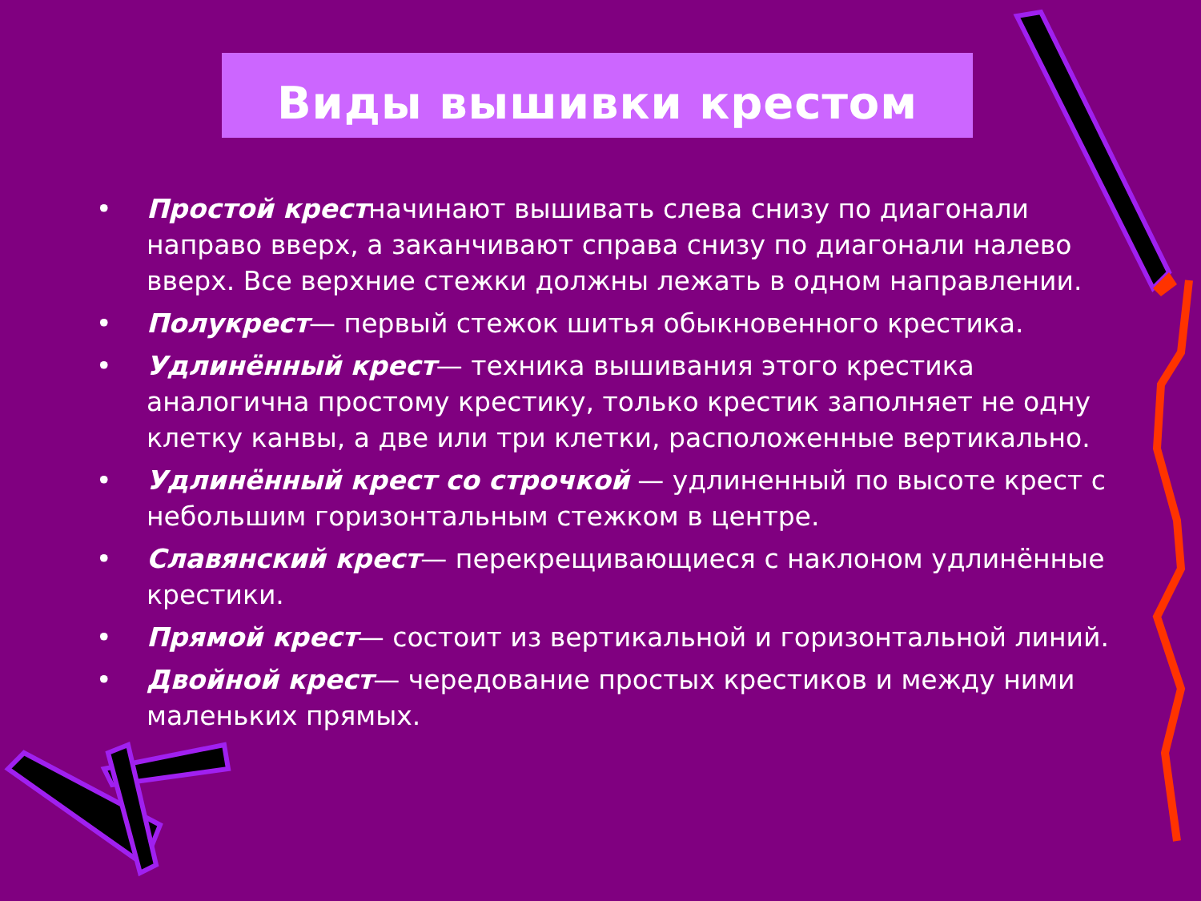Виды вышивки крестом
• Простой крестначинают вышивать слева снизу по диагонали направо вверх, а заканчивают справа снизу по диагонали налево вверх. Все верхние стежки должны лежать в одном направлении.
• Полукрест— первый стежок шитья обыкновенного крестика.
• Удлинённый крест— техника вышивания этого крестика аналогична простому крестику, только крестик заполняет не одну клетку канвы, а две или три клетки, расположенные вертикально.
• Удлинённый крест со строчкой — удлиненный по высоте крест с небольшим горизонтальным стежком в центре.
• Славянский крест— перекрещивающиеся с наклоном удлинённые крестики.
• Прямой крест— состоит из вертикальной и горизонтальной линий.
• Двойной крест— чередование простых крестиков и между ними маленьких прямых.